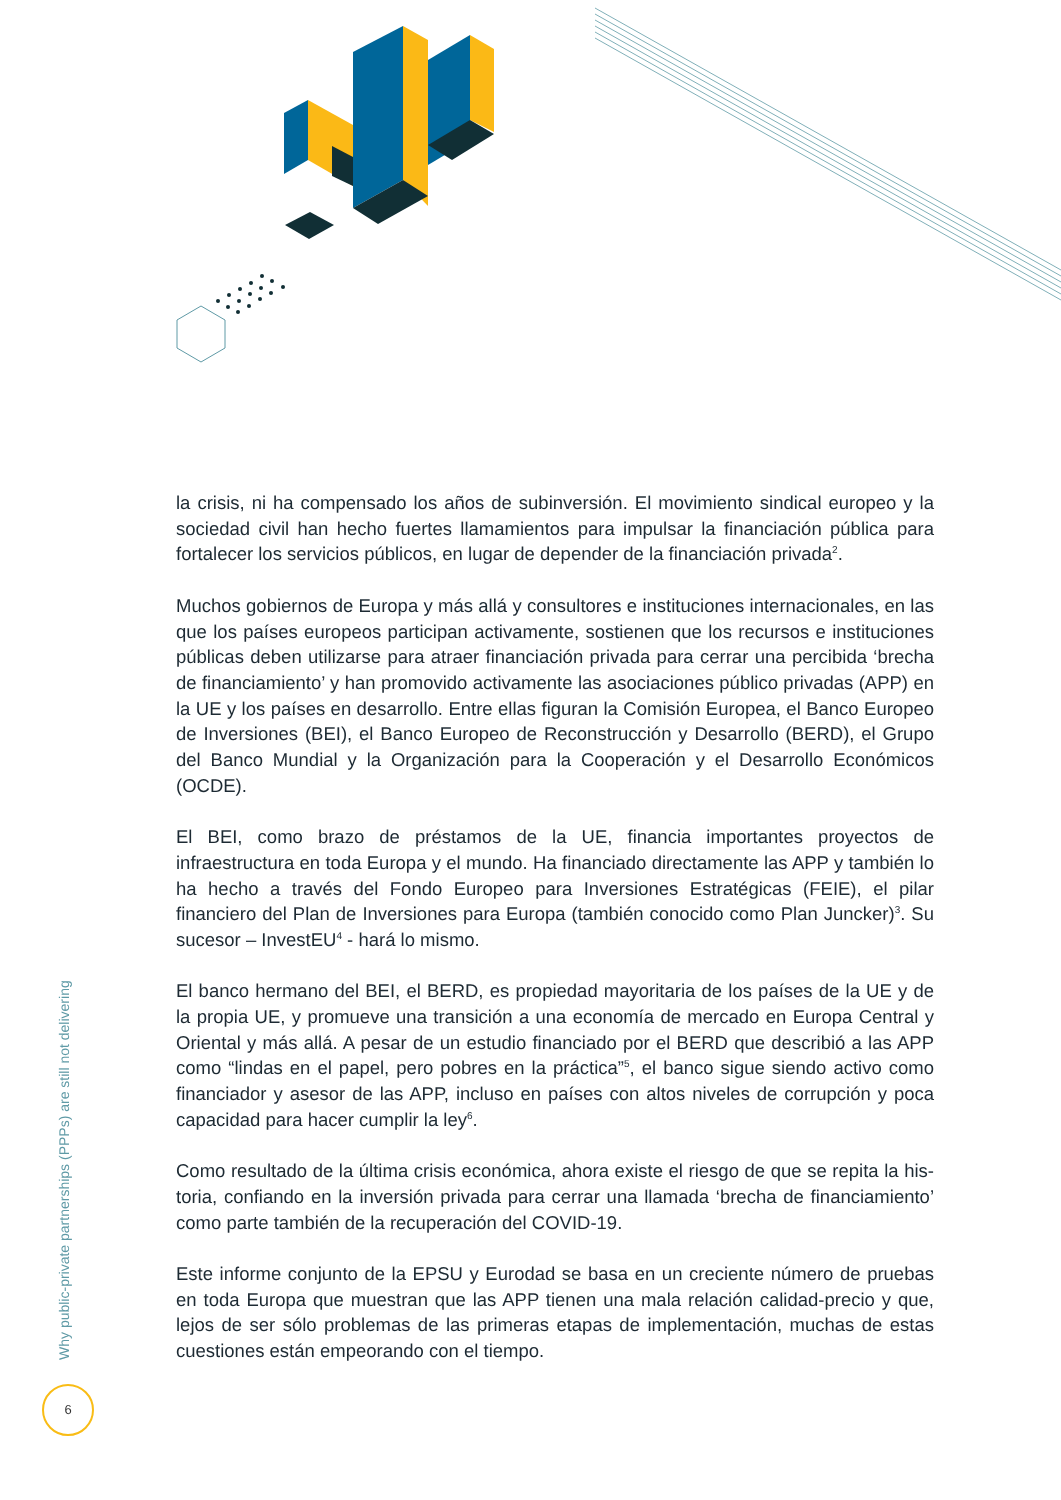la crisis, ni ha compensado los años de subinversión. El movimiento sindical europeo y la sociedad civil han hecho fuertes llamamientos para impulsar la financiación pública para fortalecer los servicios públicos, en lugar de depender de la financiación privada<sup>2</sup>.
Muchos gobiernos de Europa y más allá y consultores e instituciones internacionales, en las que los países europeos participan activamente, sostienen que los recursos e institu­ciones públicas deben utilizarse para atraer financiación privada para cerrar una perci­bida ‘brecha de financiamiento’ y han promovido activamente las asociaciones público privadas (APP) en la UE y los países en desarrollo. Entre ellas figuran la Comisión Europea, el Banco Europeo de Inversiones (BEI), el Banco Europeo de Reconstrucción y Desarrollo (BERD), el Grupo del Banco Mundial y la Organización para la Cooperación y el Desarrollo Económicos (OCDE).
El BEI, como brazo de préstamos de la UE, financia importantes proyectos de infraestructura en toda Europa y el mundo. Ha financiado directamente las APP y también lo ha hecho a través del Fondo Europeo para Inversiones Estratégicas (FEIE), el pilar financiero del Plan de Inversiones para Europa (también conocido como Plan Juncker)<sup>3</sup>. Su sucesor – InvestEU<sup>4</sup> - hará lo mismo.
El banco hermano del BEI, el BERD, es propiedad mayoritaria de los países de la UE y de la propia UE, y promueve una transición a una economía de mercado en Europa Central y Oriental y más allá. A pesar de un estudio financiado por el BERD que describió a las APP como “lindas en el papel, pero pobres en la práctica”<sup>5</sup>, el banco sigue siendo activo como financiador y asesor de las APP, incluso en países con altos niveles de corrupción y poca capacidad para hacer cumplir la ley<sup>6</sup>.
Como resultado de la última crisis económica, ahora existe el riesgo de que se repita la his­toria, confiando en la inversión privada para cerrar una llamada ‘brecha de financiamiento’ como parte también de la recuperación del COVID-19.
Este informe conjunto de la EPSU y Eurodad se basa en un creciente número de pruebas en toda Europa que muestran que las APP tienen una mala relación calidad-precio y que, lejos de ser sólo problemas de las primeras etapas de implementación, muchas de estas cuestiones están empeorando con el tiempo.
Why public-private partnerships (PPPs) are still not delivering
6